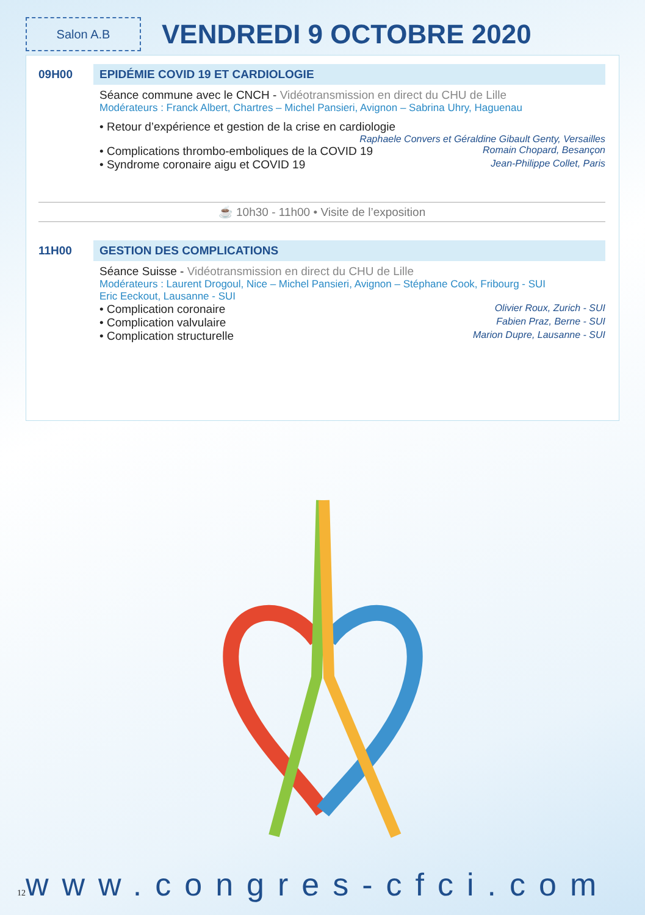Salon A.B
VENDREDI 9 OCTOBRE 2020
09H00 EPIDÉMIE COVID 19 ET CARDIOLOGIE
Séance commune avec le CNCH - Vidéotransmission en direct du CHU de Lille
Modérateurs : Franck Albert, Chartres – Michel Pansieri, Avignon – Sabrina Uhry, Haguenau
• Retour d’expérience et gestion de la crise en cardiologie
Raphaele Convers et Géraldine Gibault Genty, Versailles
• Complications thrombo-emboliques de la COVID 19 Romain Chopard, Besançon
• Syndrome coronaire aigu et COVID 19 Jean-Philippe Collet, Paris
☕ 10h30 - 11h00 • Visite de l’exposition
11H00 GESTION DES COMPLICATIONS
Séance Suisse - Vidéotransmission en direct du CHU de Lille
Modérateurs : Laurent Drogoul, Nice – Michel Pansieri, Avignon – Stéphane Cook, Fribourg - SUI
Eric Eeckout, Lausanne - SUI
• Complication coronaire Olivier Roux, Zurich - SUI
• Complication valvulaire Fabien Praz, Berne - SUI
• Complication structurelle Marion Dupre, Lausanne - SUI
12 www.congres-cfci.com